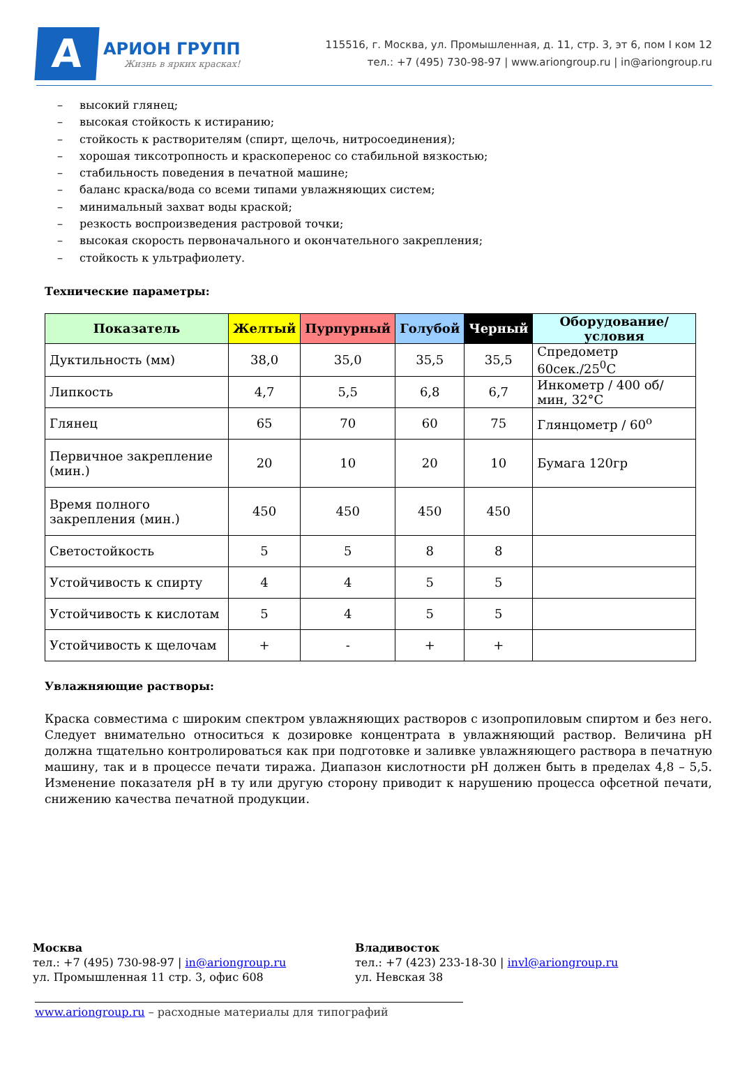А
АРИОН ГРУПП
Жизнь в ярких красках!
115516, г. Москва, ул. Промышленная, д. 11, стр. 3, эт 6, пом I ком 12
тел.: +7 (495) 730-98-97 | www.ariongroup.ru | in@ariongroup.ru
– высокий глянец;
– высокая стойкость к истиранию;
– стойкость к растворителям (спирт, щелочь, нитросоединения);
– хорошая тиксотропность и краскоперенос со стабильной вязкостью;
– стабильность поведения в печатной машине;
– баланс краска/вода со всеми типами увлажняющих систем;
– минимальный захват воды краской;
– резкость воспроизведения растровой точки;
– высокая скорость первоначального и окончательного закрепления;
– стойкость к ультрафиолету.
Технические параметры:
| Показатель | Желтый | Пурпурный | Голубой | Черный | Оборудование/условия |
| --- | --- | --- | --- | --- | --- |
| Дуктильность (мм) | 38,0 | 35,0 | 35,5 | 35,5 | Спредометр 60сек./25<sup>0</sup>С |
| Липкость | 4,7 | 5,5 | 6,8 | 6,7 | Инкометр / 400 об/мин, 32°С |
| Глянец | 65 | 70 | 60 | 75 | Глянцометр / 60<sup>o</sup> |
| Первичное закрепление (мин.) | 20 | 10 | 20 | 10 | Бумага 120гр |
| Время полного закрепления (мин.) | 450 | 450 | 450 | 450 | |
| Светостойкость | 5 | 5 | 8 | 8 | |
| Устойчивость к спирту | 4 | 4 | 5 | 5 | |
| Устойчивость к кислотам | 5 | 4 | 5 | 5 | |
| Устойчивость к щелочам | + | - | + | + | |
Увлажняющие растворы:
Краска совместима с широким спектром увлажняющих растворов с изопропиловым спиртом и без него. Следует внимательно относиться к дозировке концентрата в увлажняющий раствор. Величина pH должна тщательно контролироваться как при подготовке и заливке увлажняющего раствора в печатную машину, так и в процессе печати тиража. Диапазон кислотности pH должен быть в пределах 4,8 – 5,5. Изменение показателя pH в ту или другую сторону приводит к нарушению процесса офсетной печати, снижению качества печатной продукции.
Москва
тел.: +7 (495) 730-98-97 | in@ariongroup.ru
ул. Промышленная 11 стр. 3, офис 608
Владивосток
тел.: +7 (423) 233-18-30 | invl@ariongroup.ru
ул. Невская 38
www.ariongroup.ru – расходные материалы для типографий